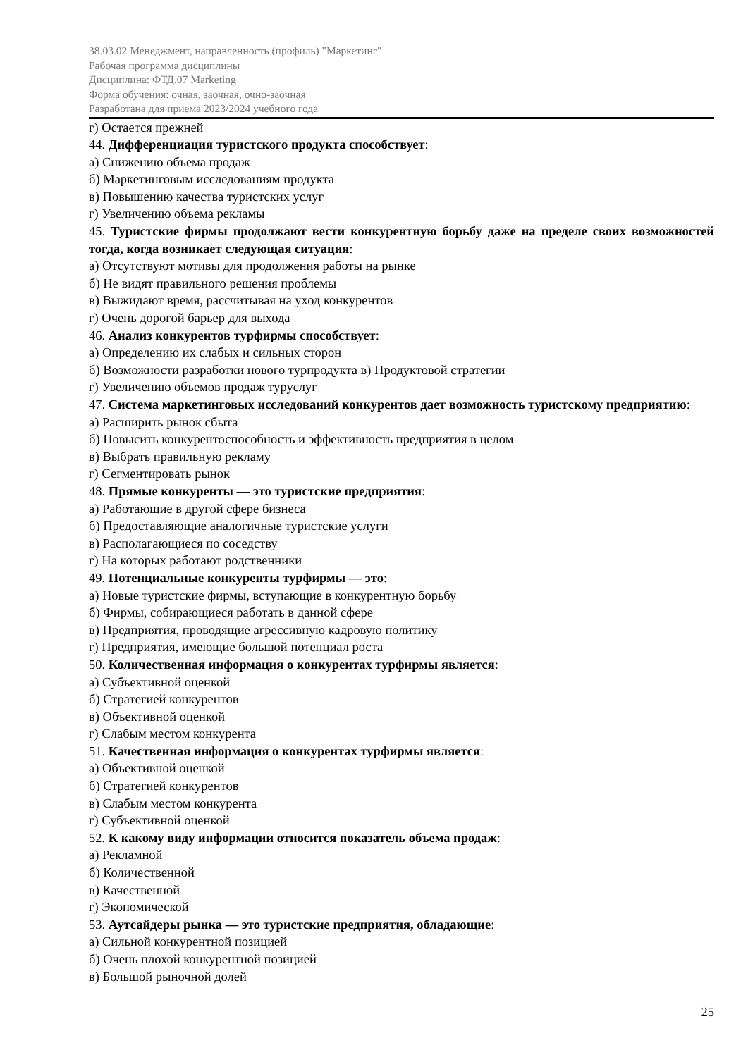38.03.02 Менеджмент, направленность (профиль) "Маркетинг"
Рабочая программа дисциплины
Дисциплина: ФТД.07 Marketing
Форма обучения: очная, заочная, очно-заочная
Разработана для приема 2023/2024 учебного года
г) Остается прежней
44. Дифференциация туристского продукта способствует:
а) Снижению объема продаж
б) Маркетинговым исследованиям продукта
в) Повышению качества туристских услуг
г) Увеличению объема рекламы
45. Туристские фирмы продолжают вести конкурентную борьбу даже на пределе своих возможностей тогда, когда возникает следующая ситуация:
а) Отсутствуют мотивы для продолжения работы на рынке
б) Не видят правильного решения проблемы
в) Выжидают время, рассчитывая на уход конкурентов
г) Очень дорогой барьер для выхода
46. Анализ конкурентов турфирмы способствует:
а) Определению их слабых и сильных сторон
б) Возможности разработки нового турпродукта в) Продуктовой стратегии
г) Увеличению объемов продаж туруслуг
47. Система маркетинговых исследований конкурентов дает возможность туристскому предприятию:
а) Расширить рынок сбыта
б) Повысить конкурентоспособность и эффективность предприятия в целом
в) Выбрать правильную рекламу
г) Сегментировать рынок
48. Прямые конкуренты — это туристские предприятия:
а) Работающие в другой сфере бизнеса
б) Предоставляющие аналогичные туристские услуги
в) Располагающиеся по соседству
г) На которых работают родственники
49. Потенциальные конкуренты турфирмы — это:
а) Новые туристские фирмы, вступающие в конкурентную борьбу
б) Фирмы, собирающиеся работать в данной сфере
в) Предприятия, проводящие агрессивную кадровую политику
г) Предприятия, имеющие большой потенциал роста
50. Количественная информация о конкурентах турфирмы является:
а) Субъективной оценкой
б) Стратегией конкурентов
в) Объективной оценкой
г) Слабым местом конкурента
51. Качественная информация о конкурентах турфирмы является:
а) Объективной оценкой
б) Стратегией конкурентов
в) Слабым местом конкурента
г) Субъективной оценкой
52. К какому виду информации относится показатель объема продаж:
а) Рекламной
б) Количественной
в) Качественной
г) Экономической
53. Аутсайдеры рынка — это туристские предприятия, обладающие:
а) Сильной конкурентной позицией
б) Очень плохой конкурентной позицией
в) Большой рыночной долей
25